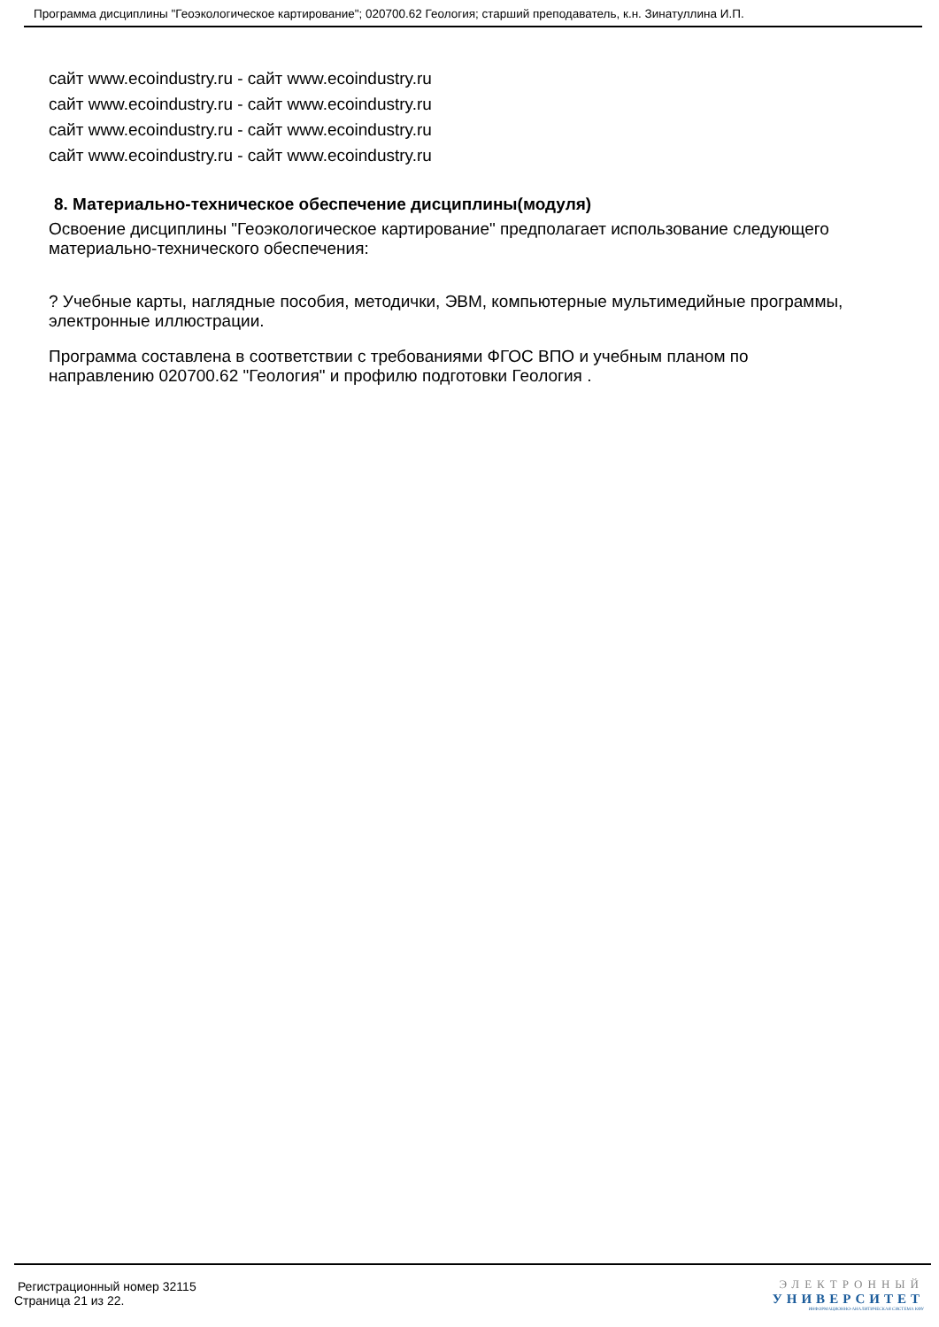Программа дисциплины "Геоэкологическое картирование"; 020700.62 Геология; старший преподаватель, к.н. Зинатуллина И.П.
сайт www.ecoindustry.ru - сайт www.ecoindustry.ru
сайт www.ecoindustry.ru - сайт www.ecoindustry.ru
сайт www.ecoindustry.ru - сайт www.ecoindustry.ru
сайт www.ecoindustry.ru - сайт www.ecoindustry.ru
8. Материально-техническое обеспечение дисциплины(модуля)
Освоение дисциплины "Геоэкологическое картирование" предполагает использование следующего материально-технического обеспечения:
? Учебные карты, наглядные пособия, методички, ЭВМ, компьютерные мультимедийные программы, электронные иллюстрации.
Программа составлена в соответствии с требованиями ФГОС ВПО и учебным планом по направлению 020700.62 "Геология" и профилю подготовки Геология .
Регистрационный номер 32115
Страница 21 из 22.
ЭЛЕКТРОННЫЙ
УНИВЕРСИТЕТ
ИНФОРМАЦИОННО-АНАЛИТИЧЕСКАЯ СИСТЕМА КФУ